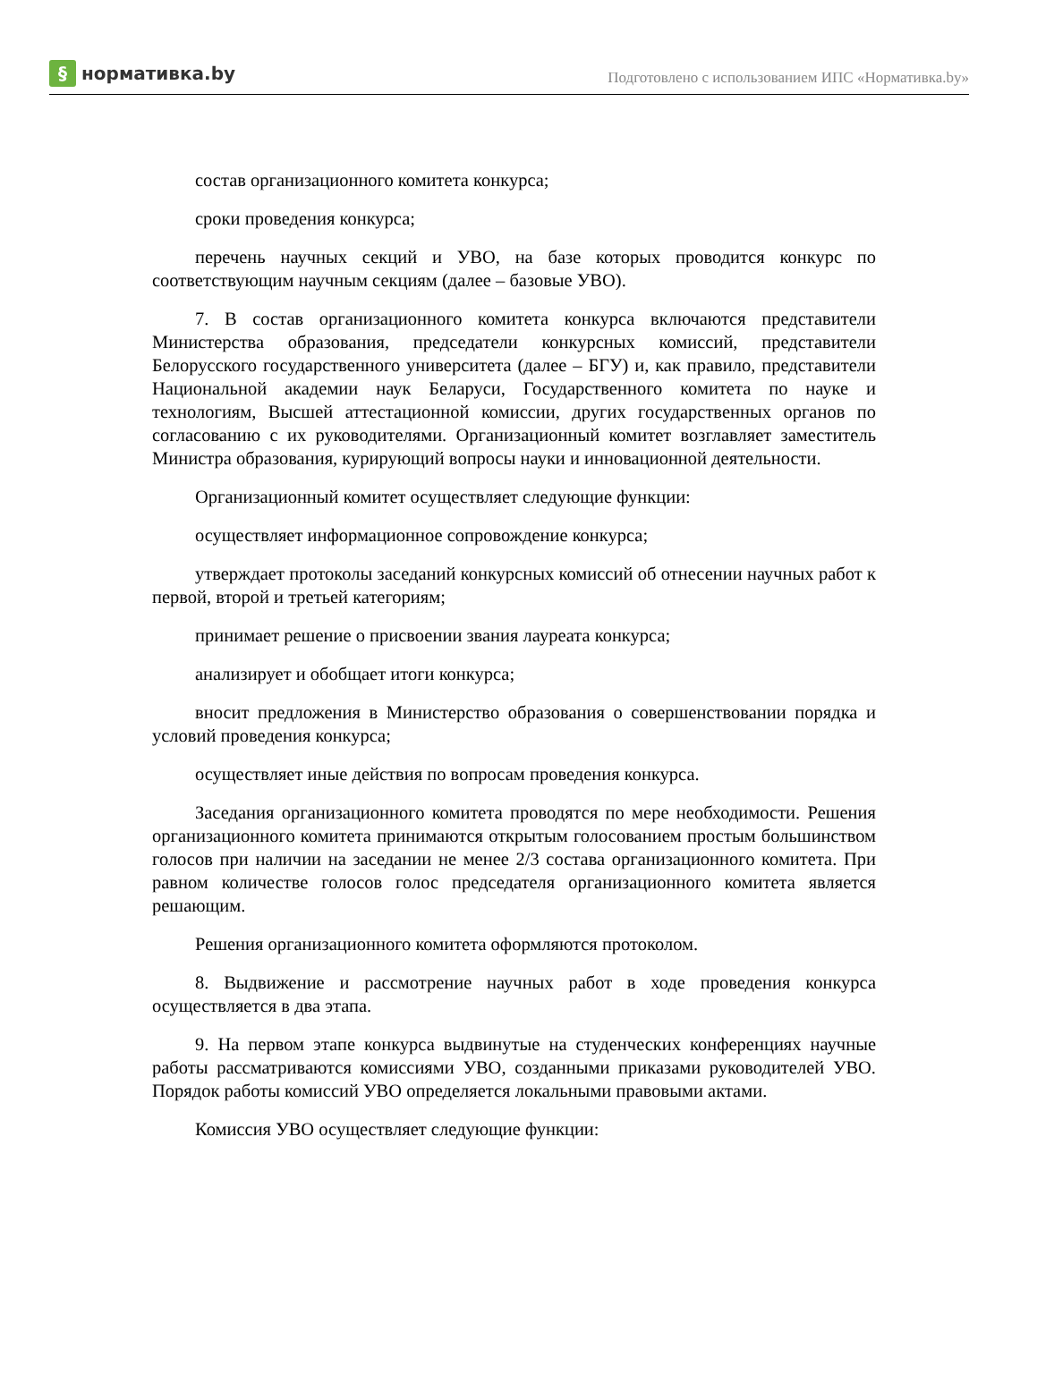§ нормативка.by
Подготовлено с использованием ИПС «Нормативка.by»
состав организационного комитета конкурса;
сроки проведения конкурса;
перечень научных секций и УВО, на базе которых проводится конкурс по соответствующим научным секциям (далее – базовые УВО).
7. В состав организационного комитета конкурса включаются представители Министерства образования, председатели конкурсных комиссий, представители Белорусского государственного университета (далее – БГУ) и, как правило, представители Национальной академии наук Беларуси, Государственного комитета по науке и технологиям, Высшей аттестационной комиссии, других государственных органов по согласованию с их руководителями. Организационный комитет возглавляет заместитель Министра образования, курирующий вопросы науки и инновационной деятельности.
Организационный комитет осуществляет следующие функции:
осуществляет информационное сопровождение конкурса;
утверждает протоколы заседаний конкурсных комиссий об отнесении научных работ к первой, второй и третьей категориям;
принимает решение о присвоении звания лауреата конкурса;
анализирует и обобщает итоги конкурса;
вносит предложения в Министерство образования о совершенствовании порядка и условий проведения конкурса;
осуществляет иные действия по вопросам проведения конкурса.
Заседания организационного комитета проводятся по мере необходимости. Решения организационного комитета принимаются открытым голосованием простым большинством голосов при наличии на заседании не менее 2/3 состава организационного комитета. При равном количестве голосов голос председателя организационного комитета является решающим.
Решения организационного комитета оформляются протоколом.
8. Выдвижение и рассмотрение научных работ в ходе проведения конкурса осуществляется в два этапа.
9. На первом этапе конкурса выдвинутые на студенческих конференциях научные работы рассматриваются комиссиями УВО, созданными приказами руководителей УВО. Порядок работы комиссий УВО определяется локальными правовыми актами.
Комиссия УВО осуществляет следующие функции: